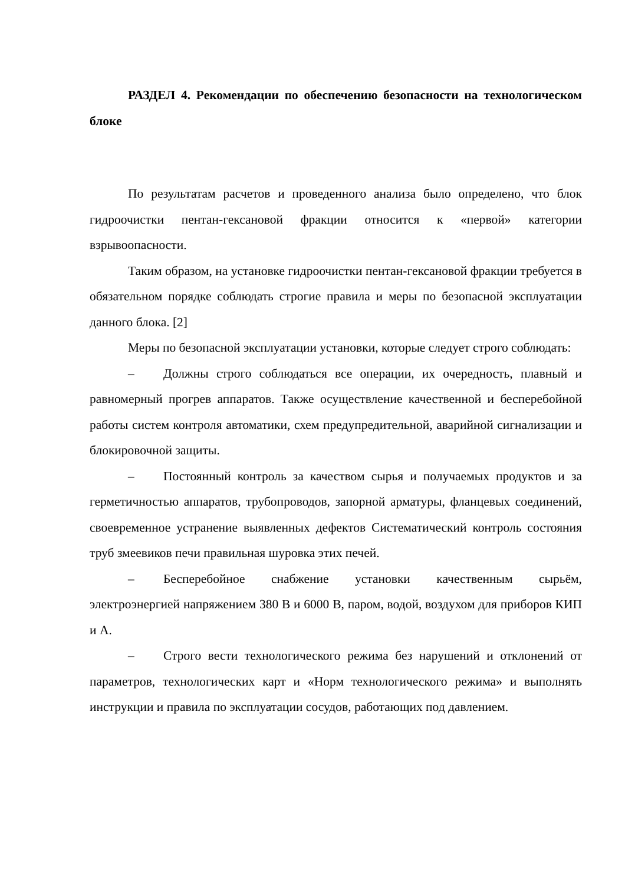РАЗДЕЛ 4. Рекомендации по обеспечению безопасности на технологическом блоке
По результатам расчетов и проведенного анализа было определено, что блок гидроочистки пентан-гексановой фракции относится к «первой» категории взрывоопасности.
Таким образом, на установке гидроочистки пентан-гексановой фракции требуется в обязательном порядке соблюдать строгие правила и меры по безопасной эксплуатации данного блока. [2]
Меры по безопасной эксплуатации установки, которые следует строго соблюдать:
– Должны строго соблюдаться все операции, их очередность, плавный и равномерный прогрев аппаратов. Также осуществление качественной и бесперебойной работы систем контроля автоматики, схем предупредительной, аварийной сигнализации и блокировочной защиты.
– Постоянный контроль за качеством сырья и получаемых продуктов и за герметичностью аппаратов, трубопроводов, запорной арматуры, фланцевых соединений, своевременное устранение выявленных дефектов Систематический контроль состояния труб змеевиков печи правильная шуровка этих печей.
– Бесперебойное снабжение установки качественным сырьём, электроэнергией напряжением 380 В и 6000 В, паром, водой, воздухом для приборов КИП и А.
– Строго вести технологического режима без нарушений и отклонений от параметров, технологических карт и «Норм технологического режима» и выполнять инструкции и правила по эксплуатации сосудов, работающих под давлением.